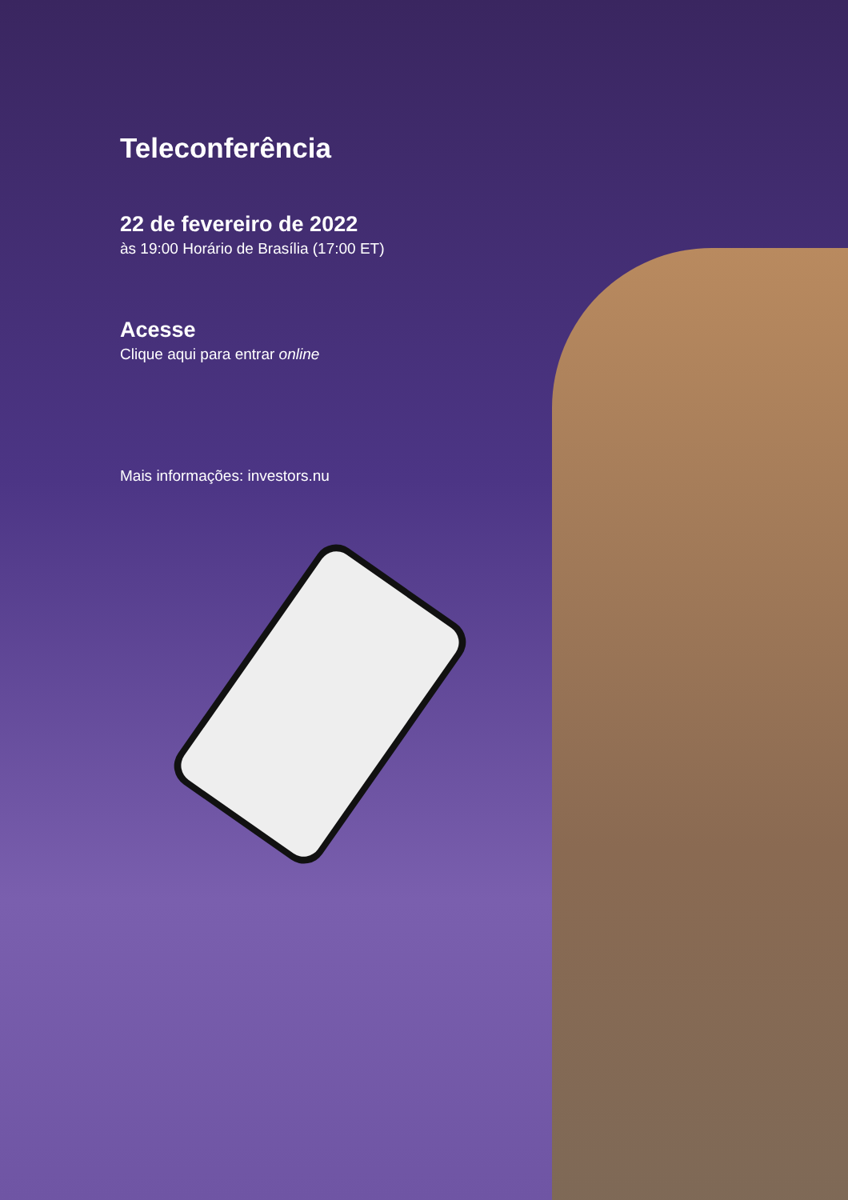Teleconferência
22 de fevereiro de 2022
às 19:00 Horário de Brasília (17:00 ET)
Acesse
Clique aqui para entrar online
Mais informações: investors.nu